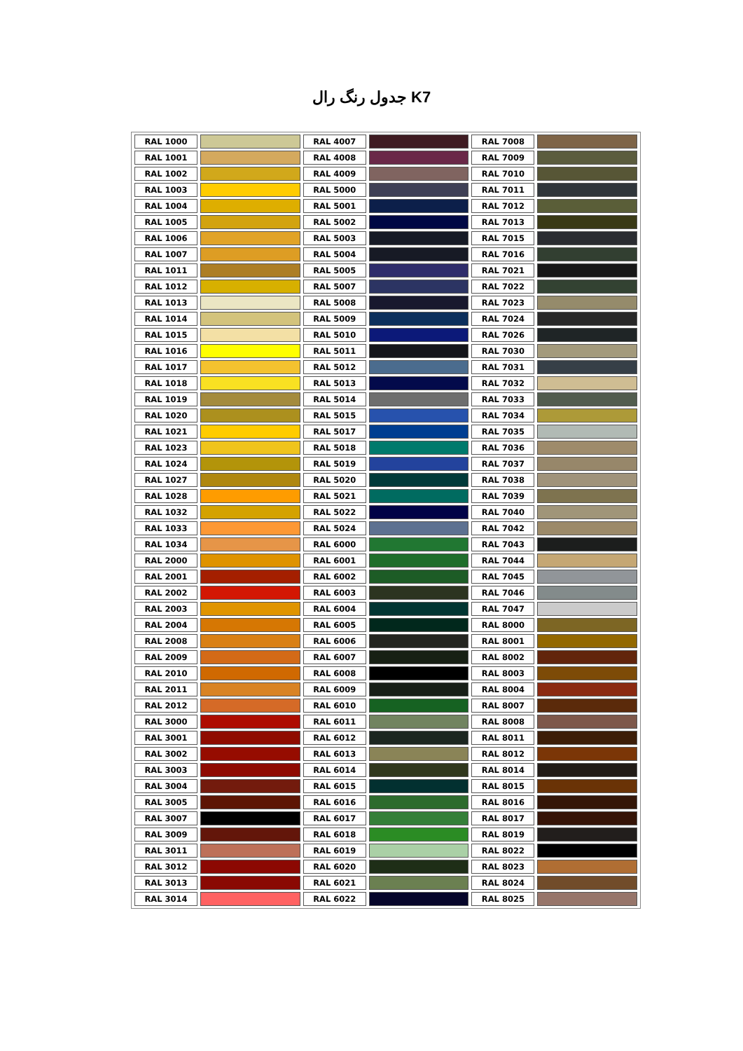جدول رنگ رال K7
| RAL 1000 | | RAL 4007 | | RAL 7008 | |
| RAL 1001 | | RAL 4008 | | RAL 7009 | |
| RAL 1002 | | RAL 4009 | | RAL 7010 | |
| RAL 1003 | | RAL 5000 | | RAL 7011 | |
| RAL 1004 | | RAL 5001 | | RAL 7012 | |
| RAL 1005 | | RAL 5002 | | RAL 7013 | |
| RAL 1006 | | RAL 5003 | | RAL 7015 | |
| RAL 1007 | | RAL 5004 | | RAL 7016 | |
| RAL 1011 | | RAL 5005 | | RAL 7021 | |
| RAL 1012 | | RAL 5007 | | RAL 7022 | |
| RAL 1013 | | RAL 5008 | | RAL 7023 | |
| RAL 1014 | | RAL 5009 | | RAL 7024 | |
| RAL 1015 | | RAL 5010 | | RAL 7026 | |
| RAL 1016 | | RAL 5011 | | RAL 7030 | |
| RAL 1017 | | RAL 5012 | | RAL 7031 | |
| RAL 1018 | | RAL 5013 | | RAL 7032 | |
| RAL 1019 | | RAL 5014 | | RAL 7033 | |
| RAL 1020 | | RAL 5015 | | RAL 7034 | |
| RAL 1021 | | RAL 5017 | | RAL 7035 | |
| RAL 1023 | | RAL 5018 | | RAL 7036 | |
| RAL 1024 | | RAL 5019 | | RAL 7037 | |
| RAL 1027 | | RAL 5020 | | RAL 7038 | |
| RAL 1028 | | RAL 5021 | | RAL 7039 | |
| RAL 1032 | | RAL 5022 | | RAL 7040 | |
| RAL 1033 | | RAL 5024 | | RAL 7042 | |
| RAL 1034 | | RAL 6000 | | RAL 7043 | |
| RAL 2000 | | RAL 6001 | | RAL 7044 | |
| RAL 2001 | | RAL 6002 | | RAL 7045 | |
| RAL 2002 | | RAL 6003 | | RAL 7046 | |
| RAL 2003 | | RAL 6004 | | RAL 7047 | |
| RAL 2004 | | RAL 6005 | | RAL 8000 | |
| RAL 2008 | | RAL 6006 | | RAL 8001 | |
| RAL 2009 | | RAL 6007 | | RAL 8002 | |
| RAL 2010 | | RAL 6008 | | RAL 8003 | |
| RAL 2011 | | RAL 6009 | | RAL 8004 | |
| RAL 2012 | | RAL 6010 | | RAL 8007 | |
| RAL 3000 | | RAL 6011 | | RAL 8008 | |
| RAL 3001 | | RAL 6012 | | RAL 8011 | |
| RAL 3002 | | RAL 6013 | | RAL 8012 | |
| RAL 3003 | | RAL 6014 | | RAL 8014 | |
| RAL 3004 | | RAL 6015 | | RAL 8015 | |
| RAL 3005 | | RAL 6016 | | RAL 8016 | |
| RAL 3007 | | RAL 6017 | | RAL 8017 | |
| RAL 3009 | | RAL 6018 | | RAL 8019 | |
| RAL 3011 | | RAL 6019 | | RAL 8022 | |
| RAL 3012 | | RAL 6020 | | RAL 8023 | |
| RAL 3013 | | RAL 6021 | | RAL 8024 | |
| RAL 3014 | | RAL 6022 | | RAL 8025 | |